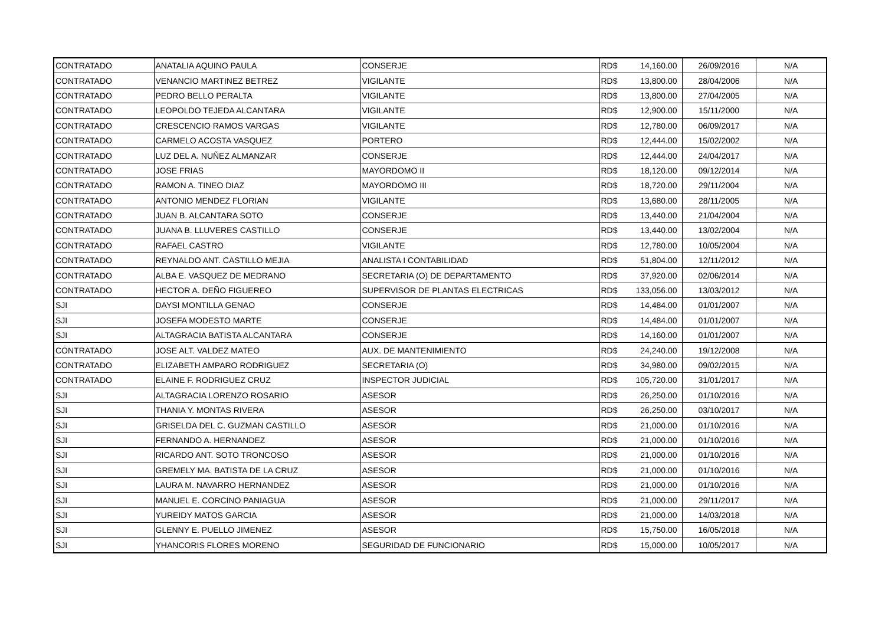| CONTRATADO | ANATALIA AQUINO PAULA | CONSERJE | RD$ | 14,160.00 | 26/09/2016 | N/A |
| CONTRATADO | VENANCIO MARTINEZ BETREZ | VIGILANTE | RD$ | 13,800.00 | 28/04/2006 | N/A |
| CONTRATADO | PEDRO BELLO PERALTA | VIGILANTE | RD$ | 13,800.00 | 27/04/2005 | N/A |
| CONTRATADO | LEOPOLDO TEJEDA ALCANTARA | VIGILANTE | RD$ | 12,900.00 | 15/11/2000 | N/A |
| CONTRATADO | CRESCENCIO RAMOS VARGAS | VIGILANTE | RD$ | 12,780.00 | 06/09/2017 | N/A |
| CONTRATADO | CARMELO ACOSTA VASQUEZ | PORTERO | RD$ | 12,444.00 | 15/02/2002 | N/A |
| CONTRATADO | LUZ DEL A. NUÑEZ ALMANZAR | CONSERJE | RD$ | 12,444.00 | 24/04/2017 | N/A |
| CONTRATADO | JOSE FRIAS | MAYORDOMO II | RD$ | 18,120.00 | 09/12/2014 | N/A |
| CONTRATADO | RAMON A. TINEO DIAZ | MAYORDOMO III | RD$ | 18,720.00 | 29/11/2004 | N/A |
| CONTRATADO | ANTONIO MENDEZ FLORIAN | VIGILANTE | RD$ | 13,680.00 | 28/11/2005 | N/A |
| CONTRATADO | JUAN B. ALCANTARA SOTO | CONSERJE | RD$ | 13,440.00 | 21/04/2004 | N/A |
| CONTRATADO | JUANA B. LLUVERES CASTILLO | CONSERJE | RD$ | 13,440.00 | 13/02/2004 | N/A |
| CONTRATADO | RAFAEL CASTRO | VIGILANTE | RD$ | 12,780.00 | 10/05/2004 | N/A |
| CONTRATADO | REYNALDO ANT. CASTILLO MEJIA | ANALISTA I CONTABILIDAD | RD$ | 51,804.00 | 12/11/2012 | N/A |
| CONTRATADO | ALBA E. VASQUEZ DE MEDRANO | SECRETARIA (O) DE DEPARTAMENTO | RD$ | 37,920.00 | 02/06/2014 | N/A |
| CONTRATADO | HECTOR A. DEÑO FIGUEREO | SUPERVISOR DE PLANTAS ELECTRICAS | RD$ | 133,056.00 | 13/03/2012 | N/A |
| SJI | DAYSI MONTILLA GENAO | CONSERJE | RD$ | 14,484.00 | 01/01/2007 | N/A |
| SJI | JOSEFA MODESTO MARTE | CONSERJE | RD$ | 14,484.00 | 01/01/2007 | N/A |
| SJI | ALTAGRACIA BATISTA ALCANTARA | CONSERJE | RD$ | 14,160.00 | 01/01/2007 | N/A |
| CONTRATADO | JOSE ALT. VALDEZ MATEO | AUX. DE MANTENIMIENTO | RD$ | 24,240.00 | 19/12/2008 | N/A |
| CONTRATADO | ELIZABETH AMPARO RODRIGUEZ | SECRETARIA (O) | RD$ | 34,980.00 | 09/02/2015 | N/A |
| CONTRATADO | ELAINE F. RODRIGUEZ CRUZ | INSPECTOR JUDICIAL | RD$ | 105,720.00 | 31/01/2017 | N/A |
| SJI | ALTAGRACIA LORENZO ROSARIO | ASESOR | RD$ | 26,250.00 | 01/10/2016 | N/A |
| SJI | THANIA Y. MONTAS RIVERA | ASESOR | RD$ | 26,250.00 | 03/10/2017 | N/A |
| SJI | GRISELDA DEL C. GUZMAN CASTILLO | ASESOR | RD$ | 21,000.00 | 01/10/2016 | N/A |
| SJI | FERNANDO A. HERNANDEZ | ASESOR | RD$ | 21,000.00 | 01/10/2016 | N/A |
| SJI | RICARDO ANT. SOTO TRONCOSO | ASESOR | RD$ | 21,000.00 | 01/10/2016 | N/A |
| SJI | GREMELY MA. BATISTA DE LA CRUZ | ASESOR | RD$ | 21,000.00 | 01/10/2016 | N/A |
| SJI | LAURA M. NAVARRO HERNANDEZ | ASESOR | RD$ | 21,000.00 | 01/10/2016 | N/A |
| SJI | MANUEL E. CORCINO PANIAGUA | ASESOR | RD$ | 21,000.00 | 29/11/2017 | N/A |
| SJI | YUREIDY MATOS GARCIA | ASESOR | RD$ | 21,000.00 | 14/03/2018 | N/A |
| SJI | GLENNY E. PUELLO JIMENEZ | ASESOR | RD$ | 15,750.00 | 16/05/2018 | N/A |
| SJI | YHANCORIS FLORES MORENO | SEGURIDAD DE FUNCIONARIO | RD$ | 15,000.00 | 10/05/2017 | N/A |